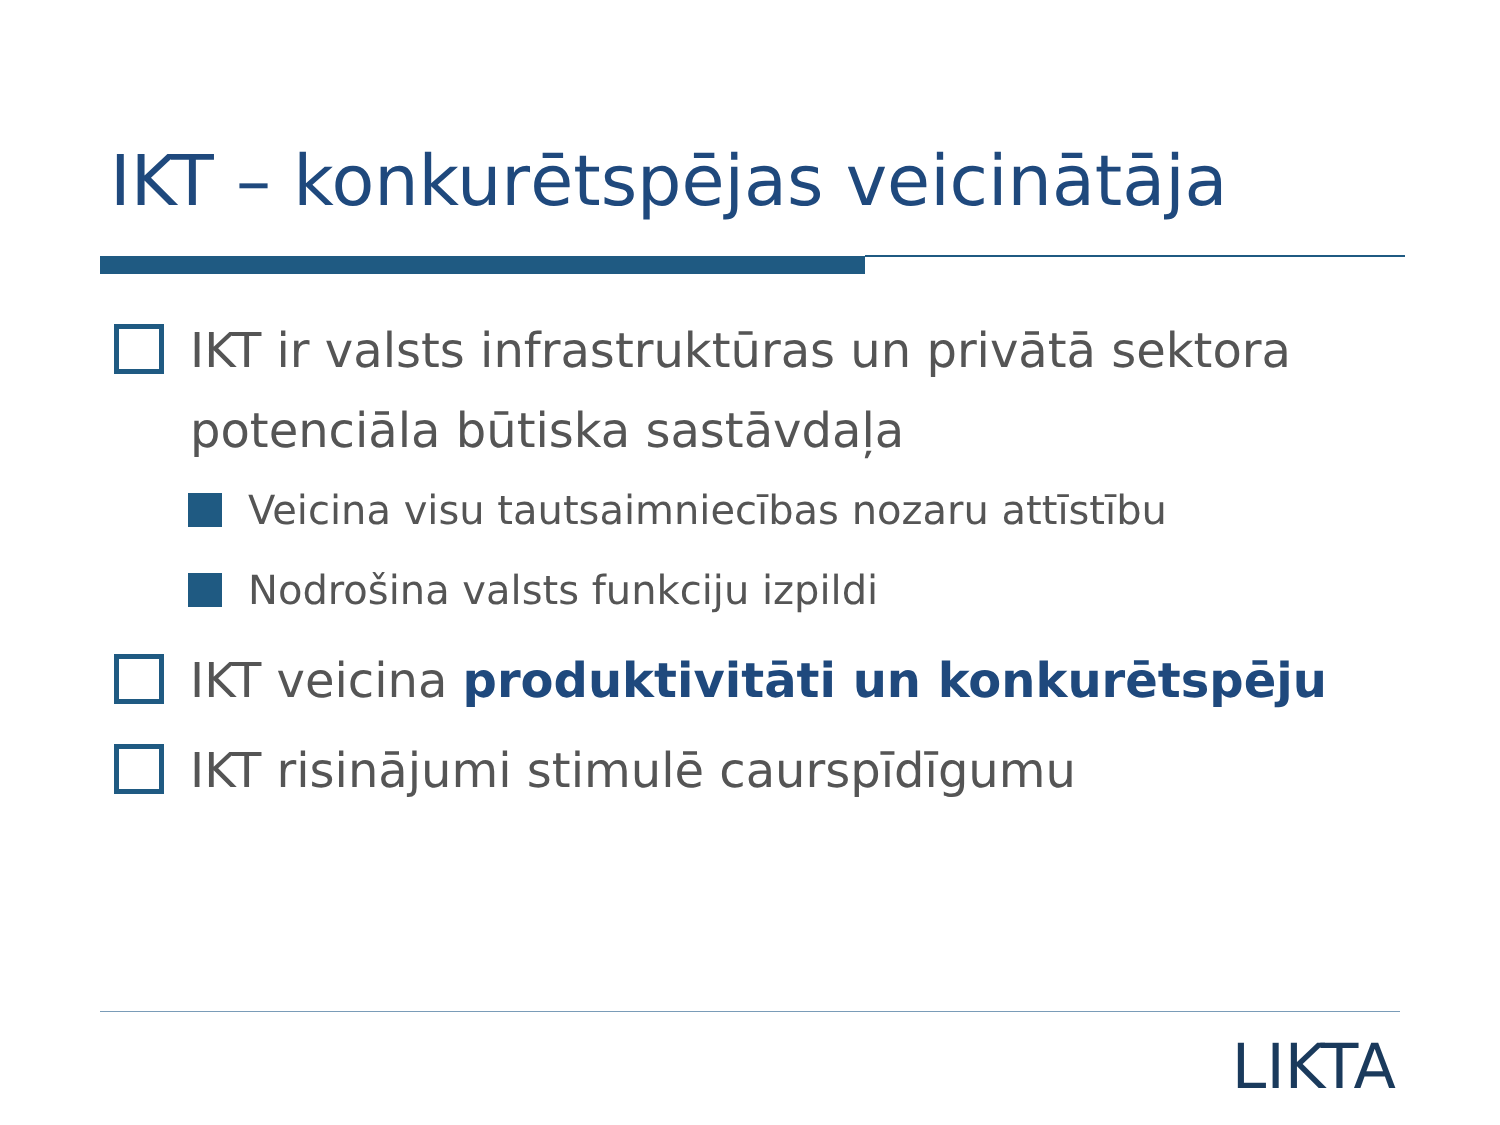IKT – konkurētspējas veicinātāja
IKT ir valsts infrastruktūras un privātā sektora potenciāla būtiska sastāvdaļa
Veicina visu tautsaimniecības nozaru attīstību
Nodrošina valsts funkciju izpildi
IKT veicina produktivitāti un konkurētspēju
IKT risinājumi stimulē caurspīdīgumu
LIKTA